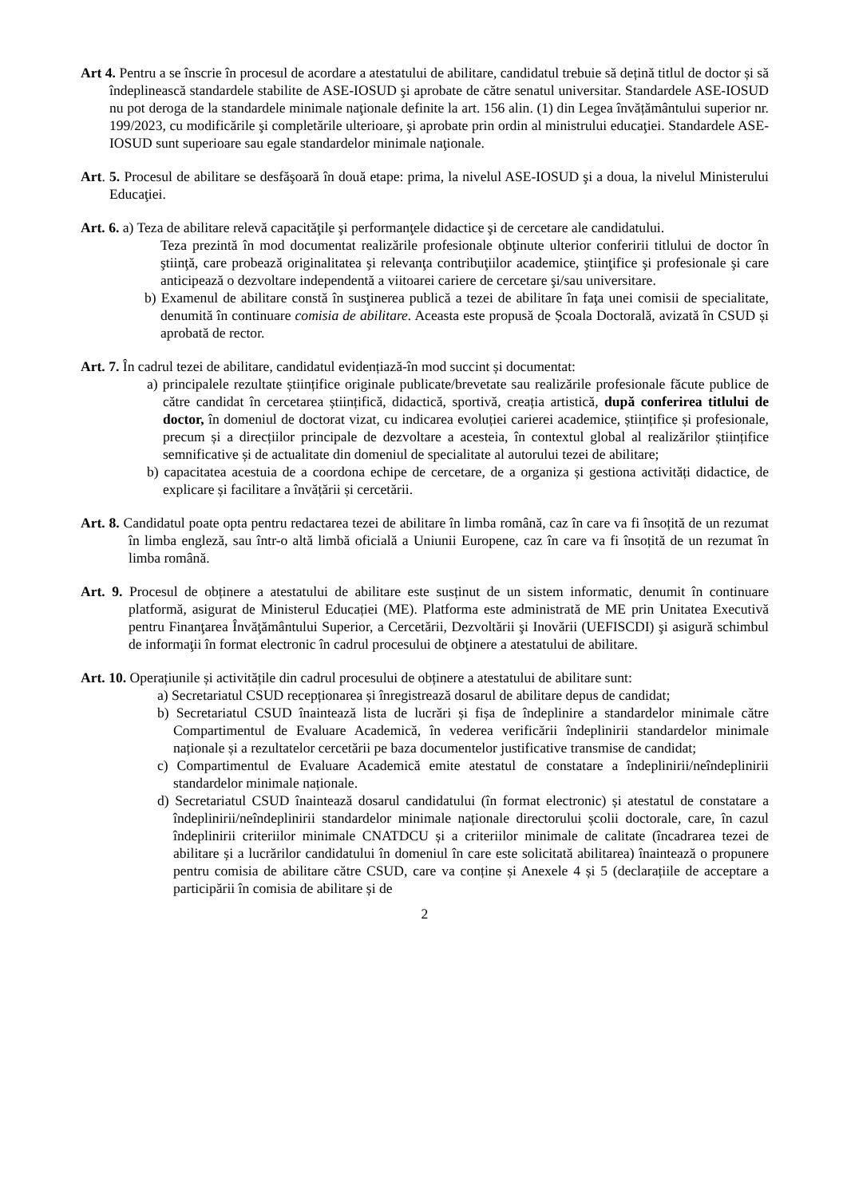Art 4. Pentru a se înscrie în procesul de acordare a atestatului de abilitare, candidatul trebuie să dețină titlul de doctor și să îndeplinească standardele stabilite de ASE-IOSUD şi aprobate de către senatul universitar. Standardele ASE-IOSUD nu pot deroga de la standardele minimale naţionale definite la art. 156 alin. (1) din Legea învățământului superior nr. 199/2023, cu modificările şi completările ulterioare, şi aprobate prin ordin al ministrului educaţiei. Standardele ASE-IOSUD sunt superioare sau egale standardelor minimale naţionale.
Art. 5. Procesul de abilitare se desfăşoară în două etape: prima, la nivelul ASE-IOSUD şi a doua, la nivelul Ministerului Educaţiei.
Art. 6. a) Teza de abilitare relevă capacităţile şi performanţele didactice şi de cercetare ale candidatului.
Teza prezintă în mod documentat realizările profesionale obţinute ulterior conferirii titlului de doctor în ştiinţă, care probează originalitatea şi relevanţa contribuţiilor academice, ştiinţifice şi profesionale şi care anticipează o dezvoltare independentă a viitoarei cariere de cercetare şi/sau universitare.
b) Examenul de abilitare constă în susţinerea publică a tezei de abilitare în faţa unei comisii de specialitate, denumită în continuare comisia de abilitare. Aceasta este propusă de Școala Doctorală, avizată în CSUD și aprobată de rector.
Art. 7. În cadrul tezei de abilitare, candidatul evidențiază-în mod succint și documentat:
a) principalele rezultate științifice originale publicate/brevetate sau realizările profesionale făcute publice de către candidat în cercetarea științifică, didactică, sportivă, creația artistică, după conferirea titlului de doctor, în domeniul de doctorat vizat, cu indicarea evoluției carierei academice, științifice și profesionale, precum și a direcțiilor principale de dezvoltare a acesteia, în contextul global al realizărilor științifice semnificative și de actualitate din domeniul de specialitate al autorului tezei de abilitare;
b) capacitatea acestuia de a coordona echipe de cercetare, de a organiza și gestiona activități didactice, de explicare și facilitare a învățării și cercetării.
Art. 8. Candidatul poate opta pentru redactarea tezei de abilitare în limba română, caz în care va fi însoțită de un rezumat în limba engleză, sau într-o altă limbă oficială a Uniunii Europene, caz în care va fi însoțită de un rezumat în limba română.
Art. 9. Procesul de obținere a atestatului de abilitare este susținut de un sistem informatic, denumit în continuare platformă, asigurat de Ministerul Educației (ME). Platforma este administrată de ME prin Unitatea Executivă pentru Finanţarea Învăţământului Superior, a Cercetării, Dezvoltării şi Inovării (UEFISCDI) şi asigură schimbul de informaţii în format electronic în cadrul procesului de obţinere a atestatului de abilitare.
Art. 10. Operațiunile și activitățile din cadrul procesului de obținere a atestatului de abilitare sunt:
a) Secretariatul CSUD recepționarea și înregistrează dosarul de abilitare depus de candidat;
b) Secretariatul CSUD înaintează lista de lucrări și fișa de îndeplinire a standardelor minimale către Compartimentul de Evaluare Academică, în vederea verificării îndeplinirii standardelor minimale naționale și a rezultatelor cercetării pe baza documentelor justificative transmise de candidat;
c) Compartimentul de Evaluare Academică emite atestatul de constatare a îndeplinirii/neîndeplinirii standardelor minimale naționale.
d) Secretariatul CSUD înaintează dosarul candidatului (în format electronic) și atestatul de constatare a îndeplinirii/neîndeplinirii standardelor minimale naționale directorului școlii doctorale, care, în cazul îndeplinirii criteriilor minimale CNATDCU și a criteriilor minimale de calitate (încadrarea tezei de abilitare și a lucrărilor candidatului în domeniul în care este solicitată abilitarea) înaintează o propunere pentru comisia de abilitare către CSUD, care va conține și Anexele 4 și 5 (declarațiile de acceptare a participării în comisia de abilitare și de
2